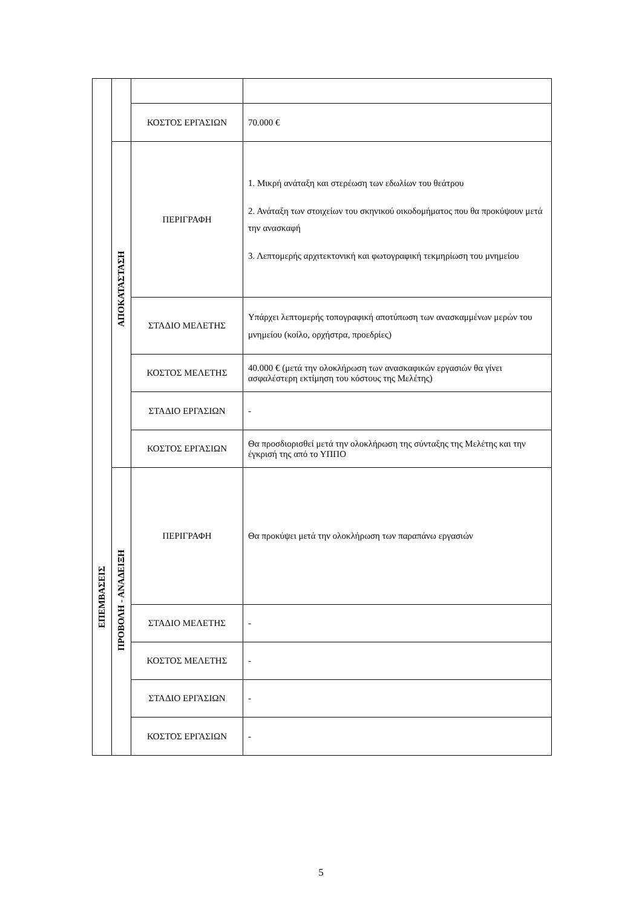| ΕΠΕΜΒΑΣΕΙΣ | | | |
| | | ΚΟΣΤΟΣ ΕΡΓΑΣΙΩΝ | 70.000 € |
| | ΑΠΟΚΑΤΑΣΤΑΣΗ | ΠΕΡΙΓΡΑΦΗ | 1. Μικρή ανάταξη και στερέωση των εδωλίων του θεάτρου 2. Ανάταξη των στοιχείων του σκηνικού οικοδομήματος που θα προκύψουν μετά την ανασκαφή 3. Λεπτομερής αρχιτεκτονική και φωτογραφική τεκμηρίωση του μνημείου |
| | | ΣΤΑΔΙΟ ΜΕΛΕΤΗΣ | Υπάρχει λεπτομερής τοπογραφική αποτύπωση των ανασκαμμένων μερών του μνημείου (κοίλο, ορχήστρα, προεδρίες) |
| | | ΚΟΣΤΟΣ ΜΕΛΕΤΗΣ | 40.000 € (μετά την ολοκλήρωση των ανασκαφικών εργασιών θα γίνει ασφαλέστερη εκτίμηση του κόστους της Μελέτης) |
| | | ΣΤΑΔΙΟ ΕΡΓΑΣΙΩΝ | - |
| | | ΚΟΣΤΟΣ ΕΡΓΑΣΙΩΝ | Θα προσδιορισθεί μετά την ολοκλήρωση της σύνταξης της Μελέτης και την έγκρισή της από το ΥΠΠΟ |
| | ΠΡΟΒΟΛΗ - ΑΝΑΔΕΙΞΗ | ΠΕΡΙΓΡΑΦΗ | Θα προκύψει μετά την ολοκλήρωση των παραπάνω εργασιών |
| | | ΣΤΑΔΙΟ ΜΕΛΕΤΗΣ | - |
| | | ΚΟΣΤΟΣ ΜΕΛΕΤΗΣ | - |
| | | ΣΤΑΔΙΟ ΕΡΓΑΣΙΩΝ | - |
| | | ΚΟΣΤΟΣ ΕΡΓΑΣΙΩΝ | - |
5